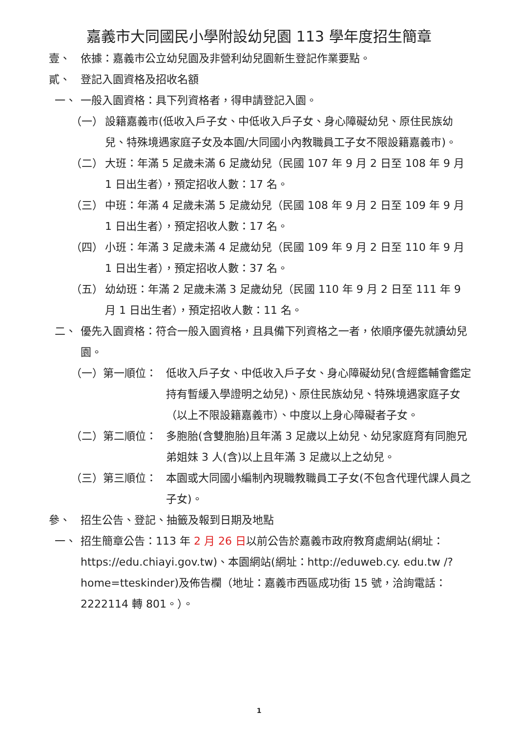嘉義市大同國民小學附設幼兒園 113 學年度招生簡章
壹、 依據：嘉義市公立幼兒園及非營利幼兒園新生登記作業要點。
貳、 登記入園資格及招收名額
一、 一般入園資格：具下列資格者，得申請登記入園。
（一） 設籍嘉義市(低收入戶子女、中低收入戶子女、身心障礙幼兒、原住民族幼兒、特殊境遇家庭子女及本園/大同國小內教職員工子女不限設籍嘉義市)。
（二） 大班：年滿 5 足歲未滿 6 足歲幼兒（民國 107 年 9 月 2 日至 108 年 9 月 1 日出生者），預定招收人數：17 名。
（三） 中班：年滿 4 足歲未滿 5 足歲幼兒（民國 108 年 9 月 2 日至 109 年 9 月 1 日出生者），預定招收人數：17 名。
（四） 小班：年滿 3 足歲未滿 4 足歲幼兒（民國 109 年 9 月 2 日至 110 年 9 月 1 日出生者），預定招收人數：37 名。
（五） 幼幼班：年滿 2 足歲未滿 3 足歲幼兒（民國 110 年 9 月 2 日至 111 年 9 月 1 日出生者），預定招收人數：11 名。
二、 優先入園資格：符合一般入園資格，且具備下列資格之一者，依順序優先就讀幼兒園。
（一）第一順位： 低收入戶子女、中低收入戶子女、身心障礙幼兒(含經鑑輔會鑑定持有暫緩入學證明之幼兒)、原住民族幼兒、特殊境遇家庭子女（以上不限設籍嘉義市）、中度以上身心障礙者子女。
（二）第二順位： 多胞胎(含雙胞胎)且年滿 3 足歲以上幼兒、幼兒家庭育有同胞兄弟姐妹 3 人(含)以上且年滿 3 足歲以上之幼兒。
（三）第三順位： 本園或大同國小編制內現職教職員工子女(不包含代理代課人員之子女)。
參、 招生公告、登記、抽籤及報到日期及地點
一、 招生簡章公告：113 年 2 月 26 日以前公告於嘉義市政府教育處網站(網址：https://edu.chiayi.gov.tw)、本園網站(網址：http://eduweb.cy. edu.tw /?home=tteskinder)及佈告欄（地址：嘉義市西區成功街 15 號，洽詢電話：2222114 轉 801。）。
1